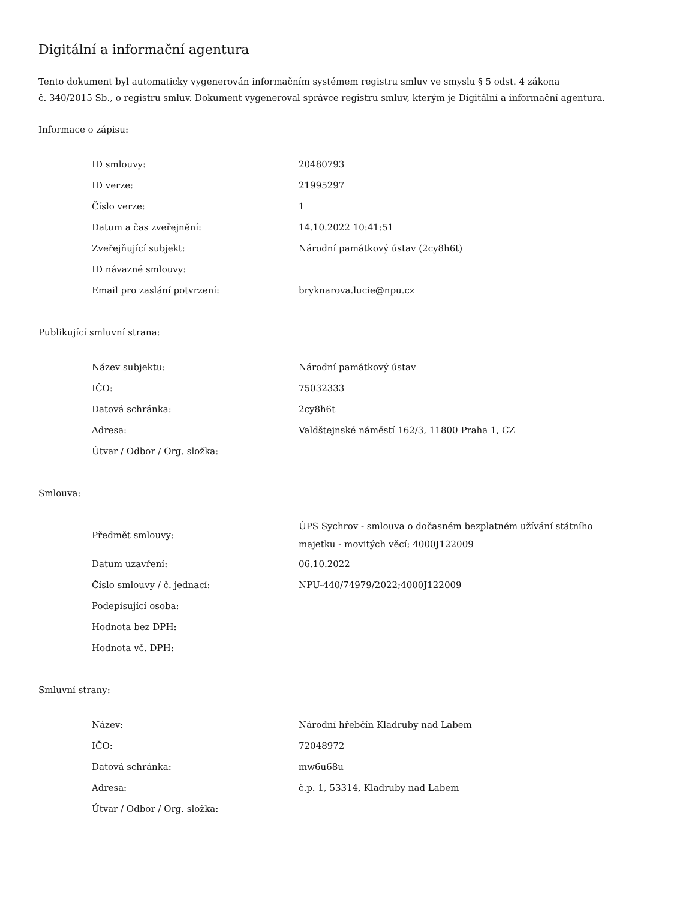Digitální a informační agentura
Tento dokument byl automaticky vygenerován informačním systémem registru smluv ve smyslu § 5 odst. 4 zákona
č. 340/2015 Sb., o registru smluv. Dokument vygeneroval správce registru smluv, kterým je Digitální a informační agentura.
Informace o zápisu:
| ID smlouvy: | 20480793 |
| ID verze: | 21995297 |
| Číslo verze: | 1 |
| Datum a čas zveřejnění: | 14.10.2022 10:41:51 |
| Zveřejňující subjekt: | Národní památkový ústav (2cy8h6t) |
| ID návazné smlouvy: | |
| Email pro zaslání potvrzení: | bryknarova.lucie@npu.cz |
Publikující smluvní strana:
| Název subjektu: | Národní památkový ústav |
| IČO: | 75032333 |
| Datová schránka: | 2cy8h6t |
| Adresa: | Valdštejnské náměstí 162/3, 11800 Praha 1, CZ |
| Útvar / Odbor / Org. složka: | |
Smlouva:
| Předmět smlouvy: | ÚPS Sychrov - smlouva o dočasném bezplatném užívání státního majetku - movitých věcí; 4000J122009 |
| Datum uzavření: | 06.10.2022 |
| Číslo smlouvy / č. jednací: | NPU-440/74979/2022;4000J122009 |
| Podepisující osoba: | |
| Hodnota bez DPH: | |
| Hodnota vč. DPH: | |
Smluvní strany:
| Název: | Národní hřebčín Kladruby nad Labem |
| IČO: | 72048972 |
| Datová schránka: | mw6u68u |
| Adresa: | č.p. 1, 53314, Kladruby nad Labem |
| Útvar / Odbor / Org. složka: | |